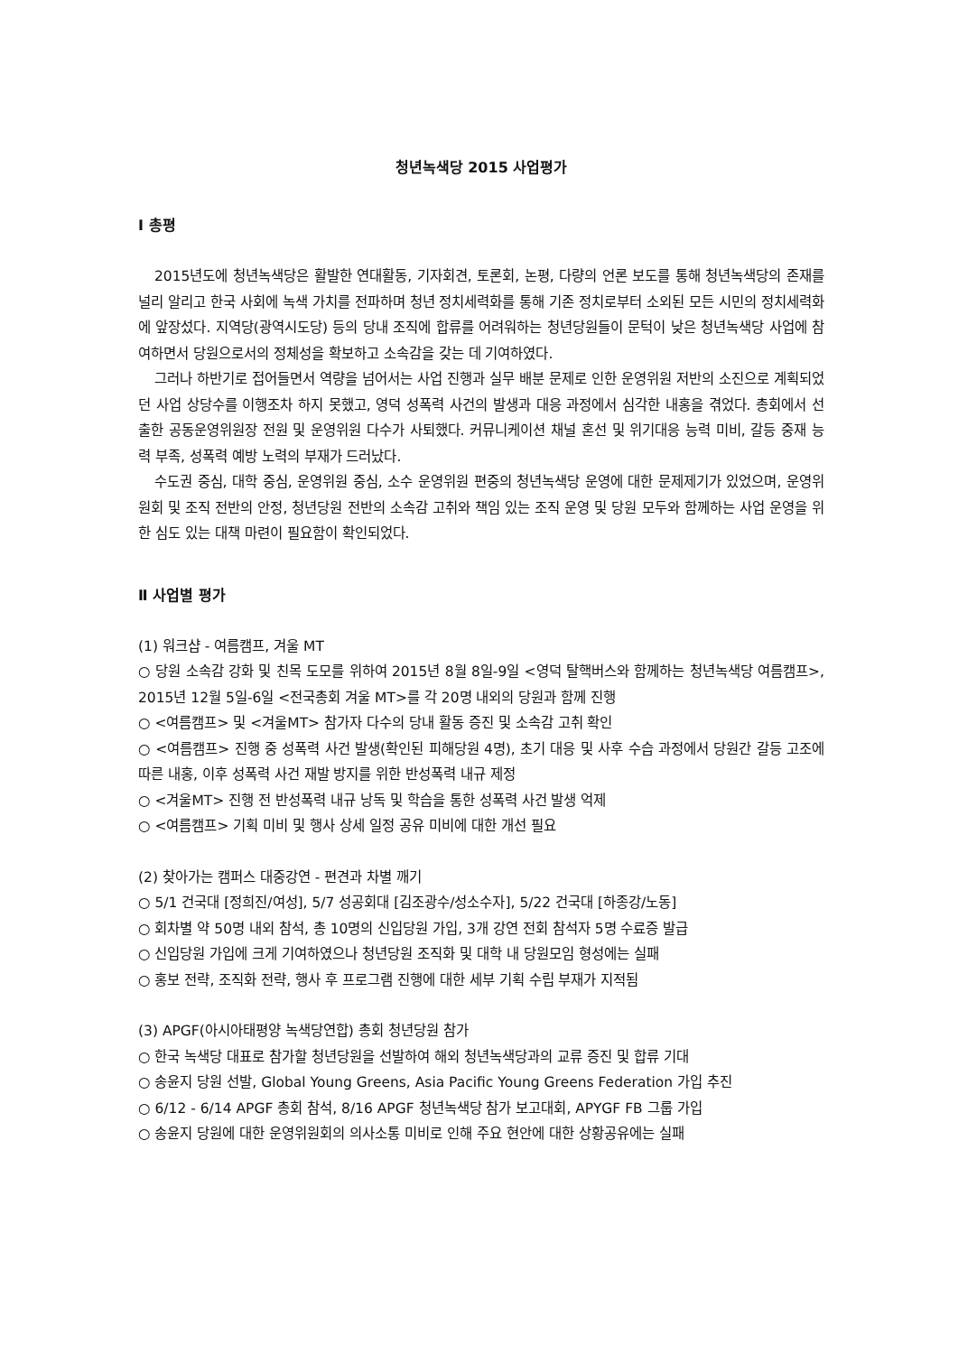청년녹색당 2015 사업평가
Ⅰ 총평
2015년도에 청년녹색당은 활발한 연대활동, 기자회견, 토론회, 논평, 다량의 언론 보도를 통해 청년녹색당의 존재를 널리 알리고 한국 사회에 녹색 가치를 전파하며 청년 정치세력화를 통해 기존 정치로부터 소외된 모든 시민의 정치세력화에 앞장섰다. 지역당(광역시도당) 등의 당내 조직에 합류를 어려워하는 청년당원들이 문턱이 낮은 청년녹색당 사업에 참여하면서 당원으로서의 정체성을 확보하고 소속감을 갖는 데 기여하였다.
그러나 하반기로 접어들면서 역량을 넘어서는 사업 진행과 실무 배분 문제로 인한 운영위원 저반의 소진으로 계획되었던 사업 상당수를 이행조차 하지 못했고, 영덕 성폭력 사건의 발생과 대응 과정에서 심각한 내홍을 겪었다. 총회에서 선출한 공동운영위원장 전원 및 운영위원 다수가 사퇴했다. 커뮤니케이션 채널 혼선 및 위기대응 능력 미비, 갈등 중재 능력 부족, 성폭력 예방 노력의 부재가 드러났다.
수도권 중심, 대학 중심, 운영위원 중심, 소수 운영위원 편중의 청년녹색당 운영에 대한 문제제기가 있었으며, 운영위원회 및 조직 전반의 안정, 청년당원 전반의 소속감 고취와 책임 있는 조직 운영 및 당원 모두와 함께하는 사업 운영을 위한 심도 있는 대책 마련이 필요함이 확인되었다.
Ⅱ 사업별 평가
(1) 워크샵 - 여름캠프, 겨울 MT
○ 당원 소속감 강화 및 친목 도모를 위하여 2015년 8월 8일-9일 <영덕 탈핵버스와 함께하는 청년녹색당 여름캠프>, 2015년 12월 5일-6일 <전국총회 겨울 MT>를 각 20명 내외의 당원과 함께 진행
○ <여름캠프> 및 <겨울MT> 참가자 다수의 당내 활동 증진 및 소속감 고취 확인
○ <여름캠프> 진행 중 성폭력 사건 발생(확인된 피해당원 4명), 초기 대응 및 사후 수습 과정에서 당원간 갈등 고조에 따른 내홍, 이후 성폭력 사건 재발 방지를 위한 반성폭력 내규 제정
○ <겨울MT> 진행 전 반성폭력 내규 낭독 및 학습을 통한 성폭력 사건 발생 억제
○ <여름캠프> 기획 미비 및 행사 상세 일정 공유 미비에 대한 개선 필요
(2) 찾아가는 캠퍼스 대중강연 - 편견과 차별 깨기
○ 5/1 건국대 [정희진/여성], 5/7 성공회대 [김조광수/성소수자], 5/22 건국대 [하종강/노동]
○ 회차별 약 50명 내외 참석, 총 10명의 신입당원 가입, 3개 강연 전회 참석자 5명 수료증 발급
○ 신입당원 가입에 크게 기여하였으나 청년당원 조직화 및 대학 내 당원모임 형성에는 실패
○ 홍보 전략, 조직화 전략, 행사 후 프로그램 진행에 대한 세부 기획 수립 부재가 지적됨
(3) APGF(아시아태평양 녹색당연합) 총회 청년당원 참가
○ 한국 녹색당 대표로 참가할 청년당원을 선발하여 해외 청년녹색당과의 교류 증진 및 합류 기대
○ 송윤지 당원 선발, Global Young Greens, Asia Pacific Young Greens Federation 가입 추진
○ 6/12 - 6/14 APGF 총회 참석, 8/16 APGF 청년녹색당 참가 보고대회, APYGF FB 그룹 가입
○ 송윤지 당원에 대한 운영위원회의 의사소통 미비로 인해 주요 현안에 대한 상황공유에는 실패